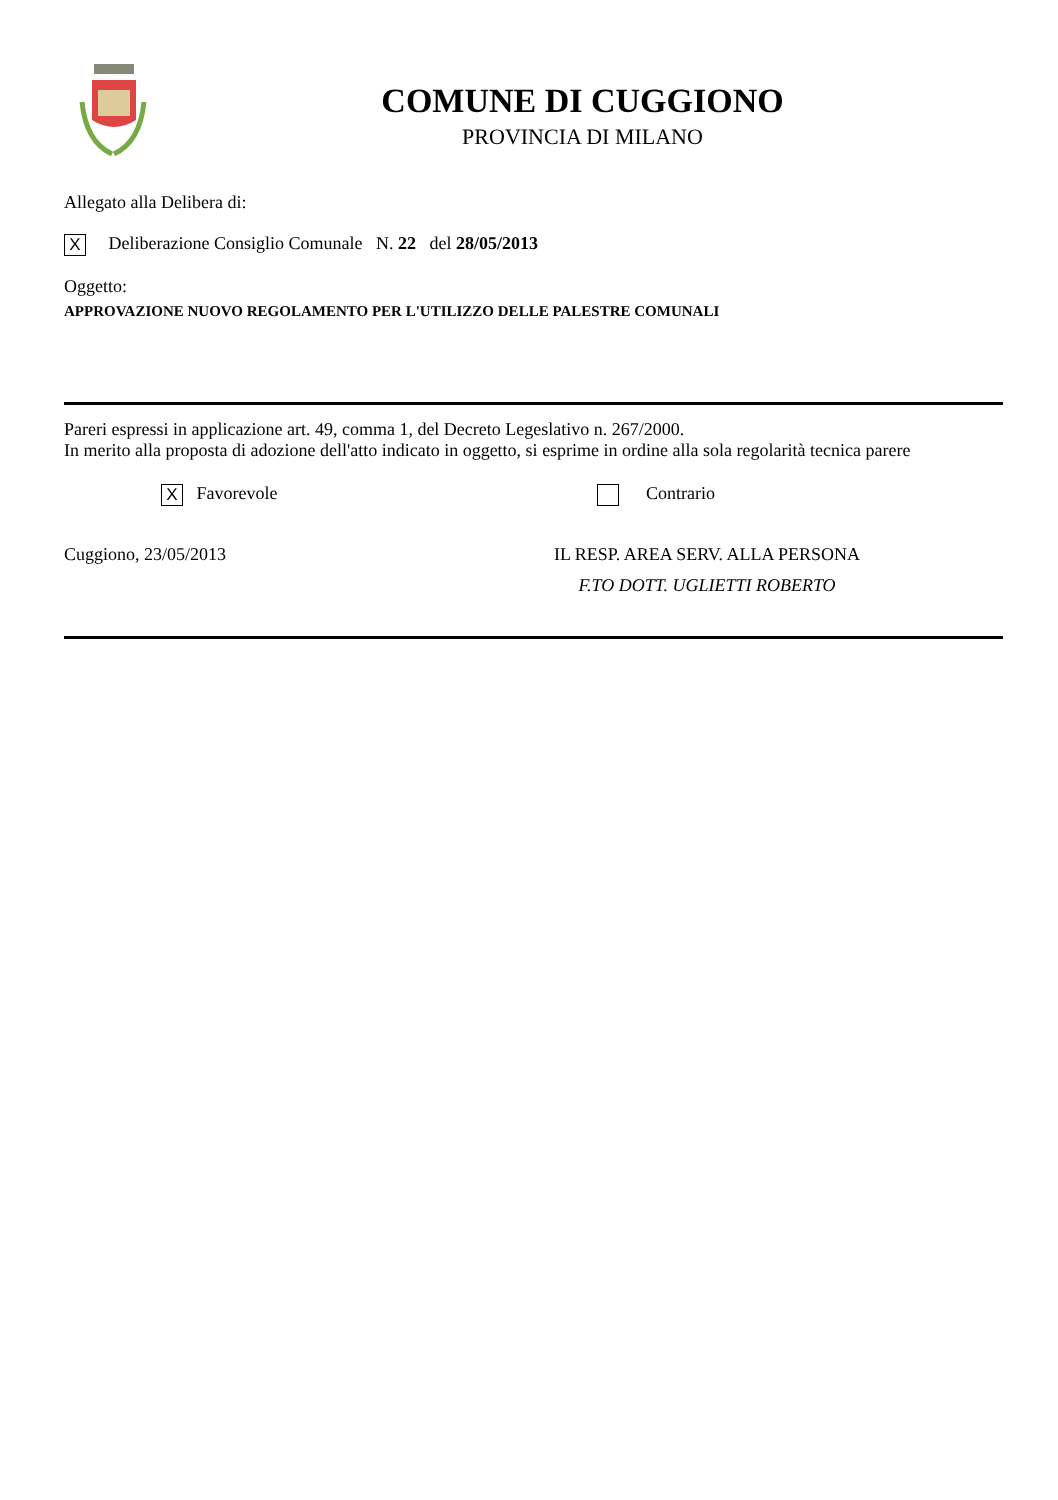COMUNE DI CUGGIONO
PROVINCIA DI MILANO
Allegato alla Delibera di:
X Deliberazione Consiglio Comunale N. 22 del 28/05/2013
Oggetto:
APPROVAZIONE NUOVO REGOLAMENTO PER L'UTILIZZO DELLE PALESTRE COMUNALI
Pareri espressi in applicazione art. 49, comma 1, del Decreto Legeslativo n. 267/2000.
In merito alla proposta di adozione dell'atto indicato in oggetto, si esprime in ordine alla sola regolarità tecnica parere
X Favorevole Contrario
Cuggiono, 23/05/2013 IL RESP. AREA SERV. ALLA PERSONA
F.TO DOTT. UGLIETTI ROBERTO